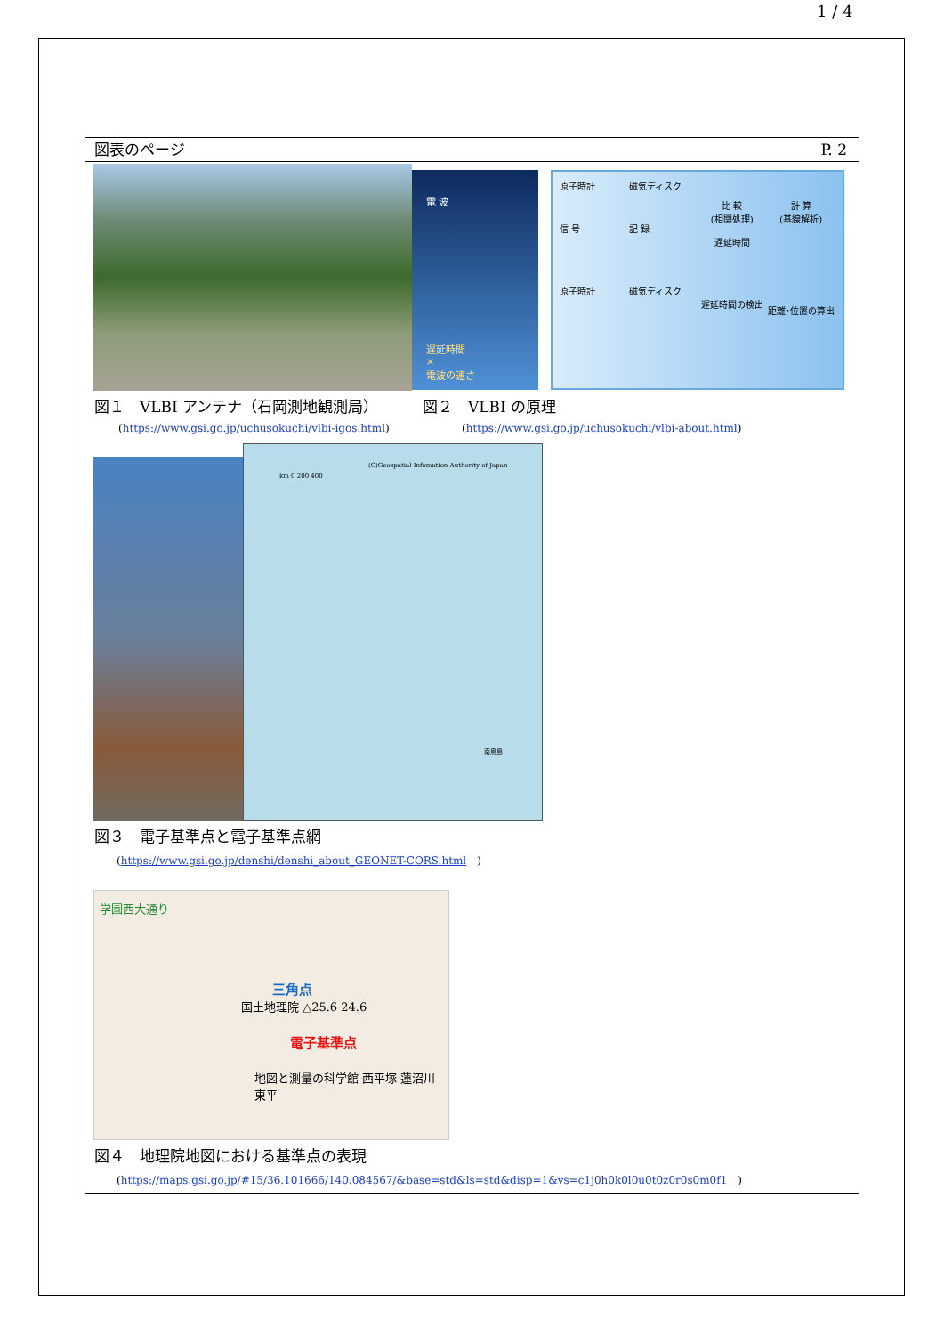1 / 4
図表のページ P. 2
電 波
遅延時間
×
電波の速さ
原子時計
信 号
原子時計
磁気ディスク
記 録
磁気ディスク
比 較
(相関処理)
遅延時間
遅延時間の検出
計 算
(基線解析)
距離･位置の算出
図１　VLBI アンテナ（石岡測地観測局）
(https://www.gsi.go.jp/uchusokuchi/vlbi-igos.html)
図２　VLBI の原理
(https://www.gsi.go.jp/uchusokuchi/vlbi-about.html)
(C)Geospatial Infomation Authority of Japan
km 0 200 400
南鳥島
図３　電子基準点と電子基準点網
(https://www.gsi.go.jp/denshi/denshi_about_GEONET-CORS.html　)
学園西大通り
三角点
国土地理院 △25.6 24.6
電子基準点
地図と測量の科学館 西平塚 蓮沼川 東平
図４　地理院地図における基準点の表現
(https://maps.gsi.go.jp/#15/36.101666/140.084567/&base=std&ls=std&disp=1&vs=c1j0h0k0l0u0t0z0r0s0m0f1　)